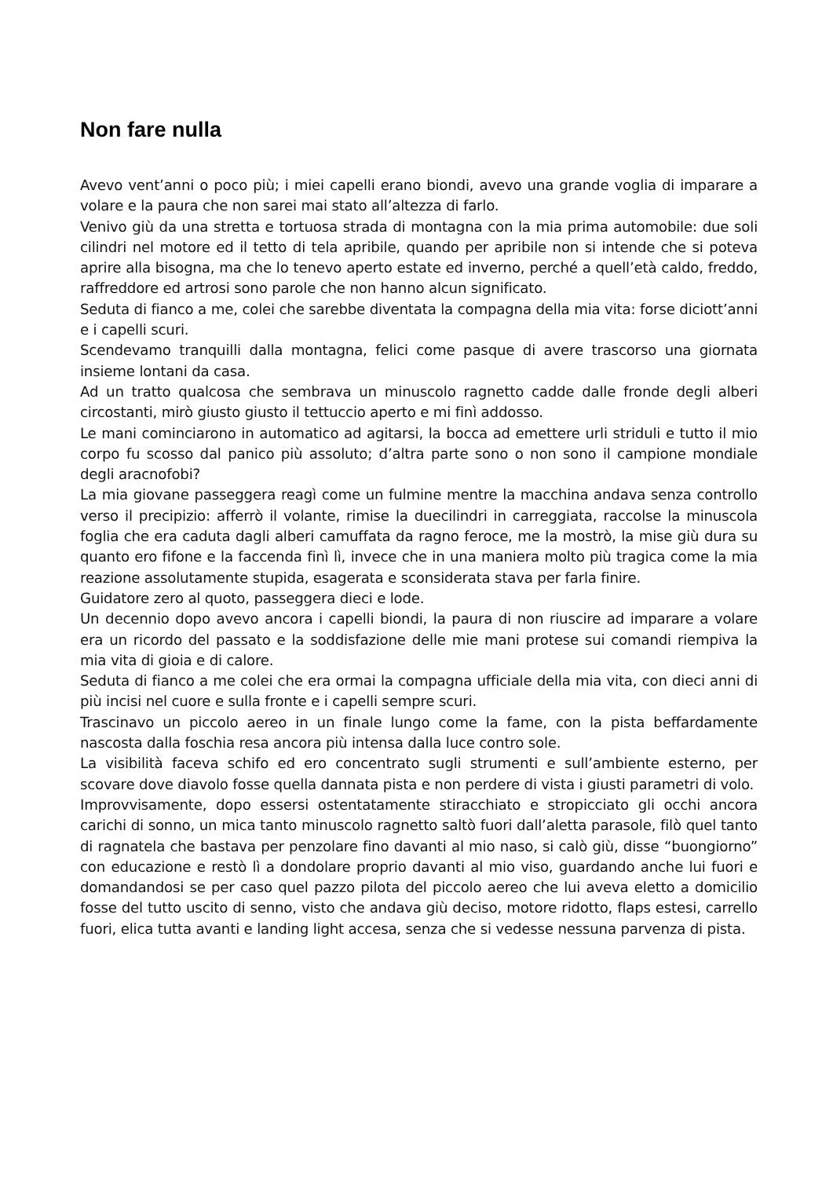Non fare nulla
Avevo vent’anni o poco più; i miei capelli erano biondi, avevo una grande voglia di imparare a volare e la paura che non sarei mai stato all’altezza di farlo.
Venivo giù da una stretta e tortuosa strada di montagna con la mia prima automobile: due soli cilindri nel motore ed il tetto di tela apribile, quando per apribile non si intende che si poteva aprire alla bisogna, ma che lo tenevo aperto estate ed inverno, perché a quell’età caldo, freddo, raffreddore ed artrosi sono parole che non hanno alcun significato.
Seduta di fianco a me, colei che sarebbe diventata la compagna della mia vita: forse diciott’anni e i capelli scuri.
Scendevamo tranquilli dalla montagna, felici come pasque di avere trascorso una giornata insieme lontani da casa.
Ad un tratto qualcosa che sembrava un minuscolo ragnetto cadde dalle fronde degli alberi circostanti, mirò giusto giusto il tettuccio aperto e mi finì addosso.
Le mani cominciarono in automatico ad agitarsi, la bocca ad emettere urli striduli e tutto il mio corpo fu scosso dal panico più assoluto; d’altra parte sono o non sono il campione mondiale degli aracnofobi?
La mia giovane passeggera reagì come un fulmine mentre la macchina andava senza controllo verso il precipizio: afferrò il volante, rimise la duecilindri in carreggiata, raccolse la minuscola foglia che era caduta dagli alberi camuffata da ragno feroce, me la mostrò, la mise giù dura su quanto ero fifone e la faccenda finì lì, invece che in una maniera molto più tragica come la mia reazione assolutamente stupida, esagerata e sconsiderata stava per farla finire.
Guidatore zero al quoto, passeggera dieci e lode.
Un decennio dopo avevo ancora i capelli biondi, la paura di non riuscire ad imparare a volare era un ricordo del passato e la soddisfazione delle mie mani protese sui comandi riempiva la mia vita di gioia e di calore.
Seduta di fianco a me colei che era ormai la compagna ufficiale della mia vita, con dieci anni di più incisi nel cuore e sulla fronte e i capelli sempre scuri.
Trascinavo un piccolo aereo in un finale lungo come la fame, con la pista beffardamente nascosta dalla foschia resa ancora più intensa dalla luce contro sole.
La visibilità faceva schifo ed ero concentrato sugli strumenti e sull’ambiente esterno, per scovare dove diavolo fosse quella dannata pista e non perdere di vista i giusti parametri di volo.
Improvvisamente, dopo essersi ostentatamente stiracchiato e stropicciato gli occhi ancora carichi di sonno, un mica tanto minuscolo ragnetto saltò fuori dall’aletta parasole, filò quel tanto di ragnatela che bastava per penzolare fino davanti al mio naso, si calò giù, disse “buongiorno” con educazione e restò lì a dondolare proprio davanti al mio viso, guardando anche lui fuori e domandandosi se per caso quel pazzo pilota del piccolo aereo che lui aveva eletto a domicilio fosse del tutto uscito di senno, visto che andava giù deciso, motore ridotto, flaps estesi, carrello fuori, elica tutta avanti e landing light accesa, senza che si vedesse nessuna parvenza di pista.